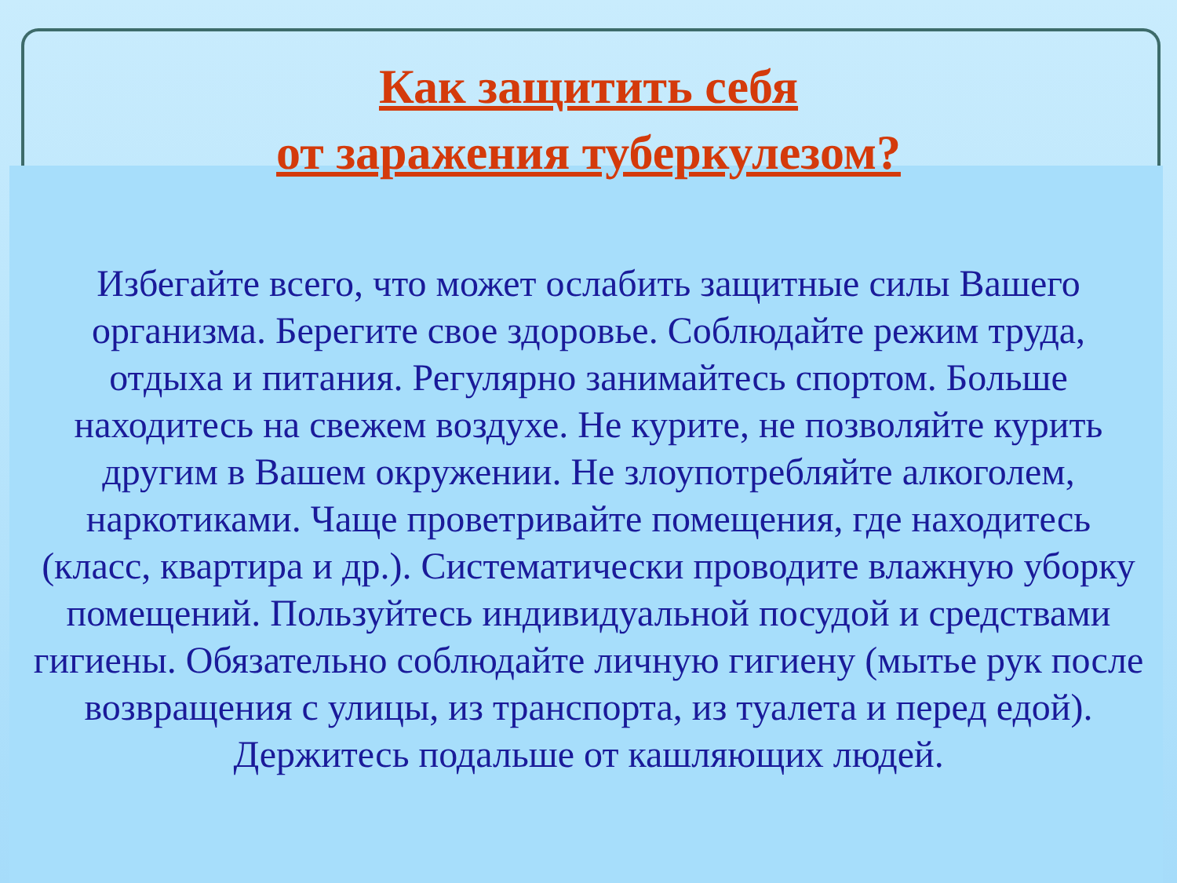Как защитить себя
от заражения туберкулезом?
Избегайте всего, что может ослабить защитные силы Вашего организма. Берегите свое здоровье. Соблюдайте режим труда, отдыха и питания. Регулярно занимайтесь спортом. Больше находитесь на свежем воздухе. Не курите, не позволяйте курить другим в Вашем окружении. Не злоупотребляйте алкоголем, наркотиками. Чаще проветривайте помещения, где находитесь (класс, квартира и др.). Систематически проводите влажную уборку помещений. Пользуйтесь индивидуальной посудой и средствами гигиены. Обязательно соблюдайте личную гигиену (мытье рук после возвращения с улицы, из транспорта, из туалета и перед едой). Держитесь подальше от кашляющих людей.